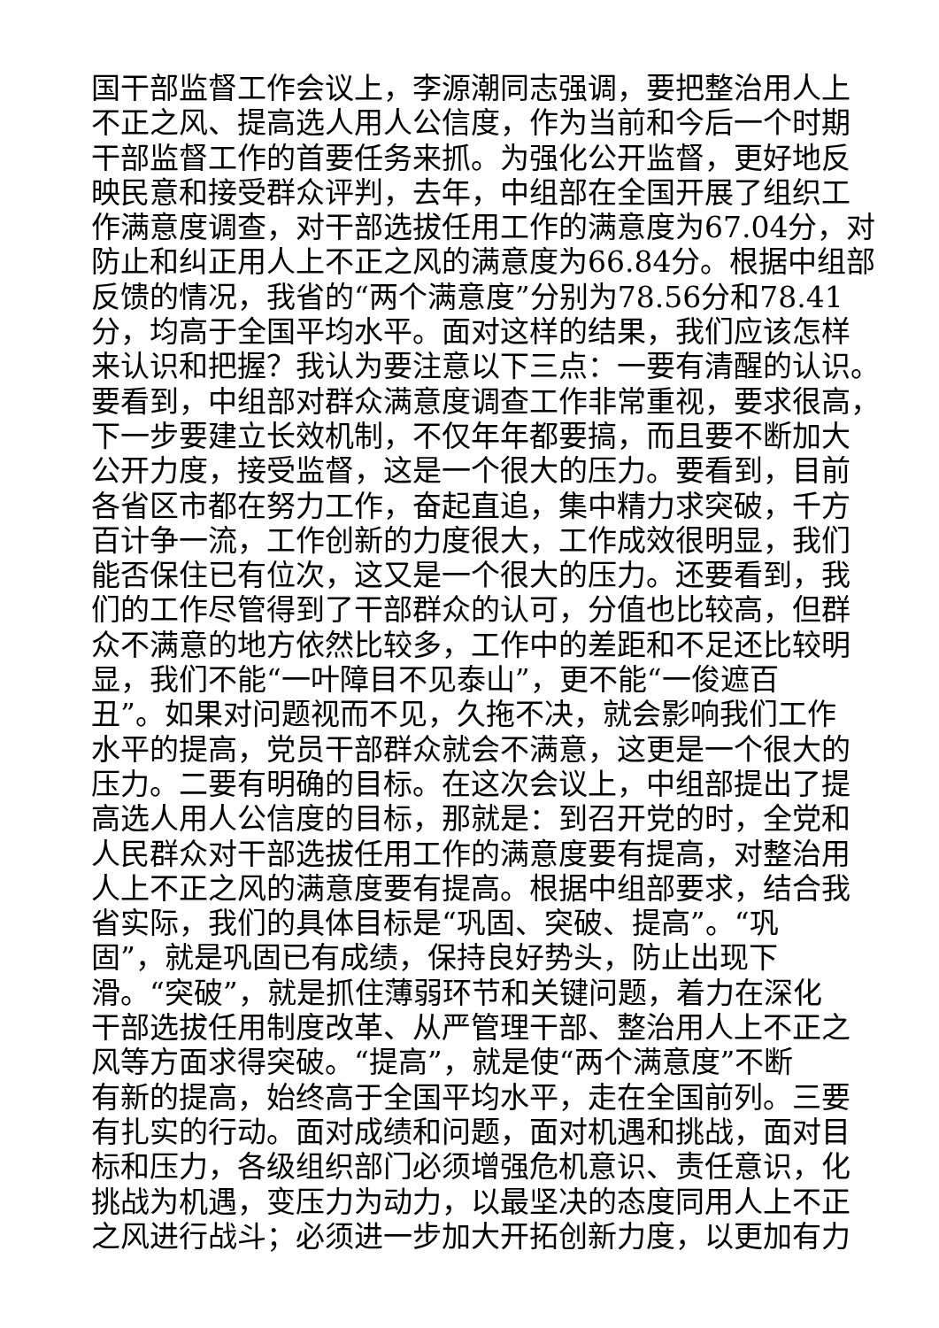国干部监督工作会议上，李源潮同志强调，要把整治用人上
不正之风、提高选人用人公信度，作为当前和今后一个时期
干部监督工作的首要任务来抓。为强化公开监督，更好地反
映民意和接受群众评判，去年，中组部在全国开展了组织工
作满意度调查，对干部选拔任用工作的满意度为67.04分，对
防止和纠正用人上不正之风的满意度为66.84分。根据中组部
反馈的情况，我省的“两个满意度”分别为78.56分和78.41
分，均高于全国平均水平。面对这样的结果，我们应该怎样
来认识和把握？我认为要注意以下三点：一要有清醒的认识。
要看到，中组部对群众满意度调查工作非常重视，要求很高，
下一步要建立长效机制，不仅年年都要搞，而且要不断加大
公开力度，接受监督，这是一个很大的压力。要看到，目前
各省区市都在努力工作，奋起直追，集中精力求突破，千方
百计争一流，工作创新的力度很大，工作成效很明显，我们
能否保住已有位次，这又是一个很大的压力。还要看到，我
们的工作尽管得到了干部群众的认可，分值也比较高，但群
众不满意的地方依然比较多，工作中的差距和不足还比较明
显，我们不能“一叶障目不见泰山”，更不能“一俊遮百
丑”。如果对问题视而不见，久拖不决，就会影响我们工作
水平的提高，党员干部群众就会不满意，这更是一个很大的
压力。二要有明确的目标。在这次会议上，中组部提出了提
高选人用人公信度的目标，那就是：到召开党的时，全党和
人民群众对干部选拔任用工作的满意度要有提高，对整治用
人上不正之风的满意度要有提高。根据中组部要求，结合我
省实际，我们的具体目标是“巩固、突破、提高”。“巩
固”，就是巩固已有成绩，保持良好势头，防止出现下
滑。“突破”，就是抓住薄弱环节和关键问题，着力在深化
干部选拔任用制度改革、从严管理干部、整治用人上不正之
风等方面求得突破。“提高”，就是使“两个满意度”不断
有新的提高，始终高于全国平均水平，走在全国前列。三要
有扎实的行动。面对成绩和问题，面对机遇和挑战，面对目
标和压力，各级组织部门必须增强危机意识、责任意识，化
挑战为机遇，变压力为动力，以最坚决的态度同用人上不正
之风进行战斗；必须进一步加大开拓创新力度，以更加有力